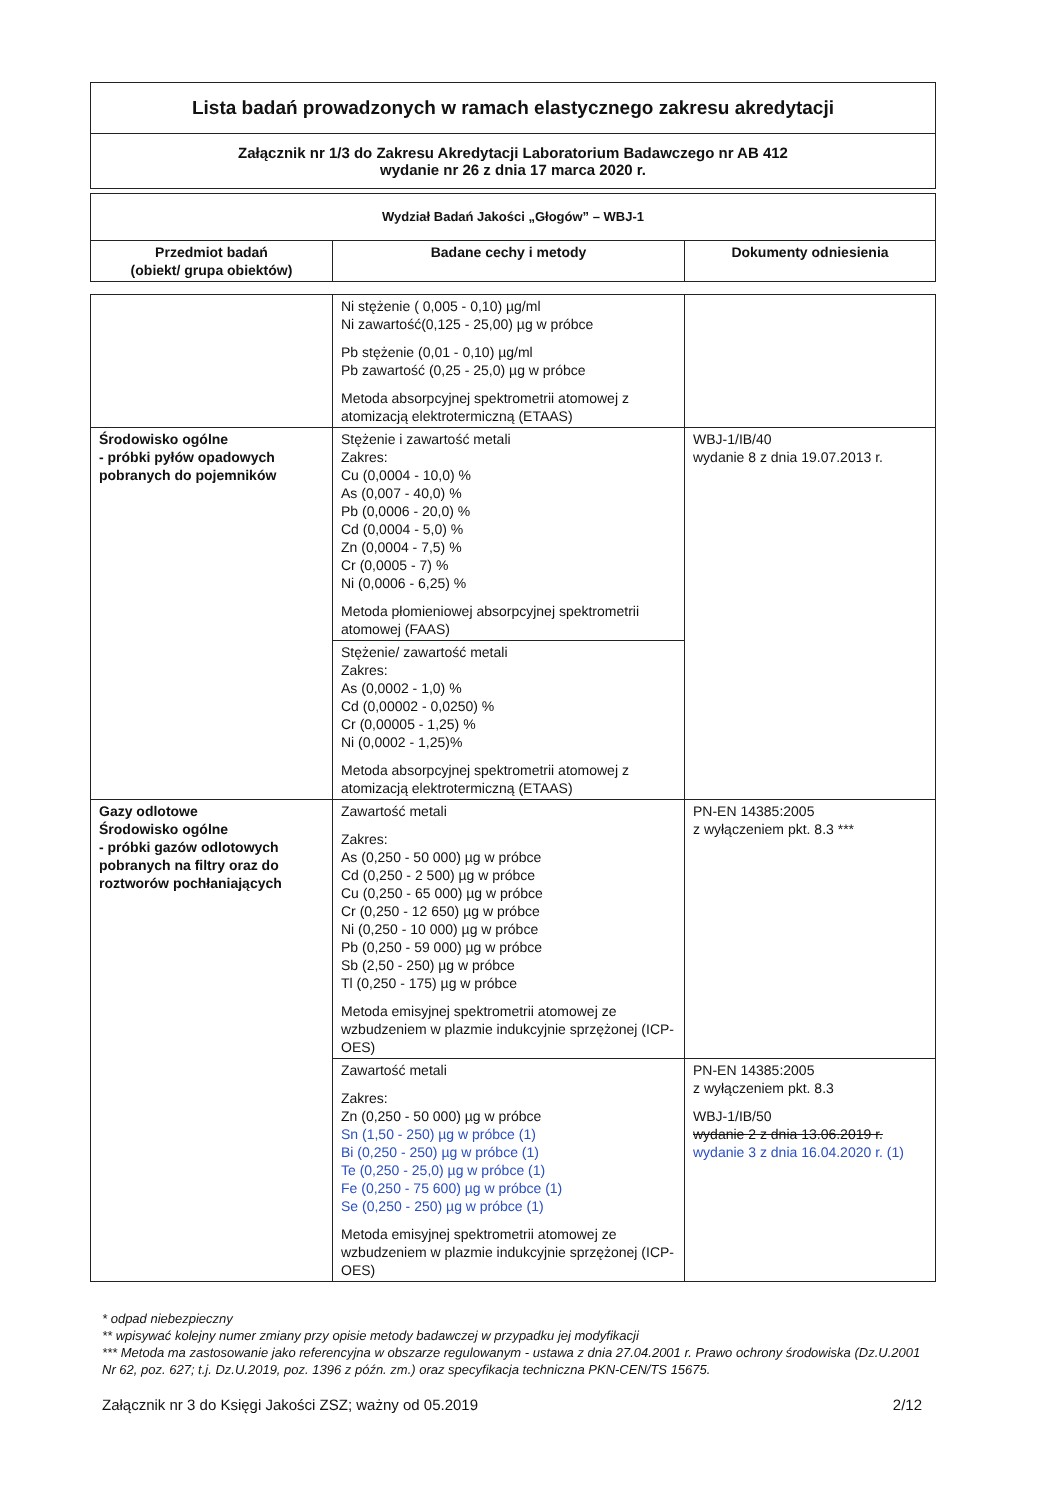Lista badań prowadzonych w ramach elastycznego zakresu akredytacji
Załącznik nr 1/3 do Zakresu Akredytacji Laboratorium Badawczego nr AB 412
wydanie nr 26 z dnia 17 marca 2020 r.
| Wydział Badań Jakości „Głogów” – WBJ-1 | | |
| --- | --- | --- |
| Przedmiot badań (obiekt/ grupa obiektów) | Badane cechy i metody | Dokumenty odniesienia |
| | Ni stężenie ( 0,005 - 0,10) µg/ml Ni zawartość(0,125 - 25,00) µg w próbce Pb stężenie (0,01 - 0,10) µg/ml Pb zawartość (0,25 - 25,0) µg w próbce Metoda absorpcyjnej spektrometrii atomowej z atomizacją elektrotermiczną (ETAAS) | |
| Środowisko ogólne - próbki pyłów opadowych pobranych do pojemników | Stężenie i zawartość metali Zakres: Cu (0,0004 - 10,0) % As (0,007 - 40,0) % Pb (0,0006 - 20,0) % Cd (0,0004 - 5,0) % Zn (0,0004 - 7,5) % Cr (0,0005 - 7) % Ni (0,0006 - 6,25) % Metoda płomieniowej absorpcyjnej spektrometrii atomowej (FAAS) | WBJ-1/IB/40 wydanie 8 z dnia 19.07.2013 r. |
| | Stężenie/ zawartość metali Zakres: As (0,0002 - 1,0) % Cd (0,00002 - 0,0250) % Cr (0,00005 - 1,25) % Ni (0,0002 - 1,25)% Metoda absorpcyjnej spektrometrii atomowej z atomizacją elektrotermiczną (ETAAS) | |
| Gazy odlotowe Środowisko ogólne - próbki gazów odlotowych pobranych na filtry oraz do roztworów pochłaniających | Zawartość metali Zakres: As (0,250 - 50 000) µg w próbce Cd (0,250 - 2 500) µg w próbce Cu (0,250 - 65 000) µg w próbce Cr (0,250 - 12 650) µg w próbce Ni (0,250 - 10 000) µg w próbce Pb (0,250 - 59 000) µg w próbce Sb (2,50 - 250) µg w próbce Tl (0,250 - 175) µg w próbce Metoda emisyjnej spektrometrii atomowej ze wzbudzeniem w plazmie indukcyjnie sprzężonej (ICP-OES) | PN-EN 14385:2005 z wyłączeniem pkt. 8.3 *** |
| | Zawartość metali Zakres: Zn (0,250 - 50 000) µg w próbce Sn (1,50 - 250) µg w próbce (1) Bi (0,250 - 250) µg w próbce (1) Te (0,250 - 25,0) µg w próbce (1) Fe (0,250 - 75 600) µg w próbce (1) Se (0,250 - 250) µg w próbce (1) Metoda emisyjnej spektrometrii atomowej ze wzbudzeniem w plazmie indukcyjnie sprzężonej (ICP-OES) | PN-EN 14385:2005 z wyłączeniem pkt. 8.3 WBJ-1/IB/50 wydanie 2 z dnia 13.06.2019 r. wydanie 3 z dnia 16.04.2020 r. (1) |
* odpad niebezpieczny
** wpisywać kolejny numer zmiany przy opisie metody badawczej w przypadku jej modyfikacji
*** Metoda ma zastosowanie jako referencyjna w obszarze regulowanym - ustawa z dnia 27.04.2001 r. Prawo ochrony środowiska (Dz.U.2001 Nr 62, poz. 627; t.j. Dz.U.2019, poz. 1396 z późn. zm.) oraz specyfikacja techniczna PKN-CEN/TS 15675.
Załącznik nr 3 do Księgi Jakości ZSZ; ważny od 05.2019 2/12